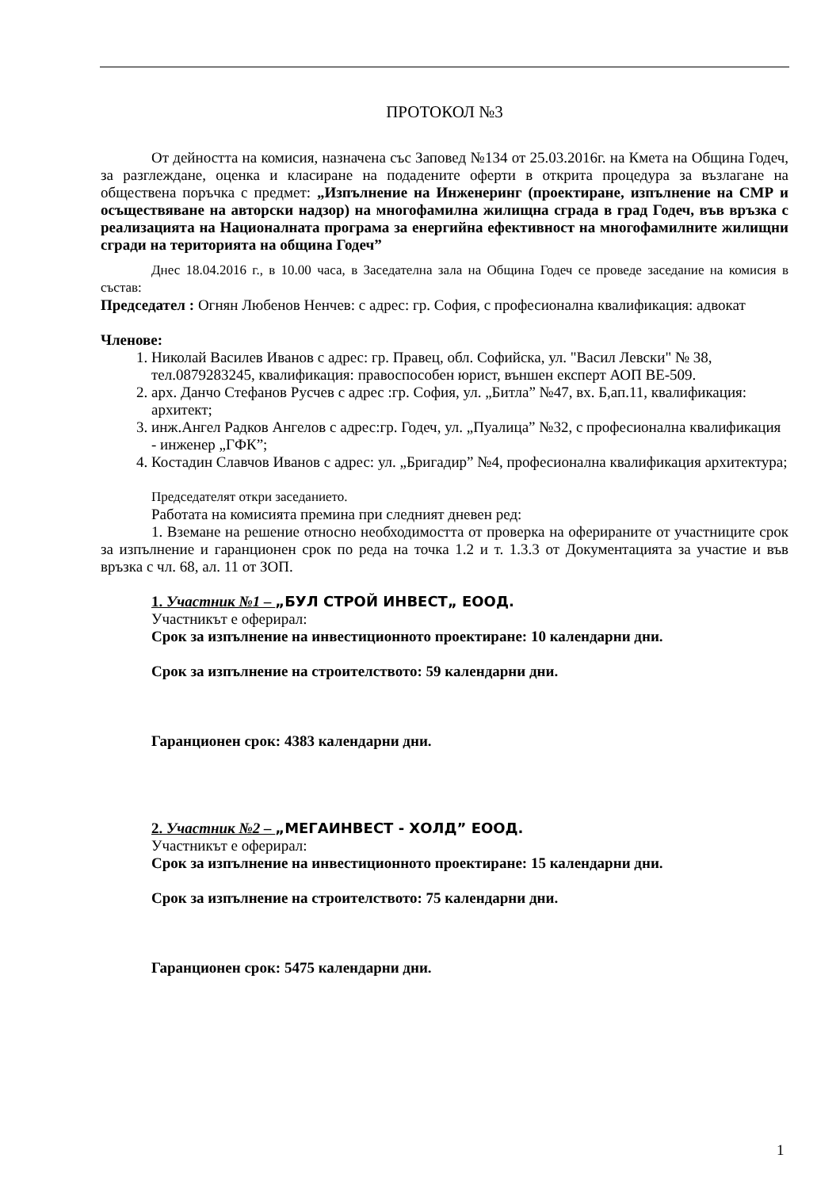ПРОТОКОЛ №3
От дейността на комисия, назначена със Заповед №134 от 25.03.2016г. на Кмета на Община Годеч, за разглеждане, оценка и класиране на подадените оферти в открита процедура за възлагане на обществена поръчка с предмет: „Изпълнение на Инженеринг (проектиране, изпълнение на СМР и осъществяване на авторски надзор) на многофамилна жилищна сграда в град Годеч, във връзка с реализацията на Националната програма за енергийна ефективност на многофамилните жилищни сгради на територията на община Годеч”
Днес 18.04.2016 г., в 10.00 часа, в Заседателна зала на Община Годеч се проведе заседание на комисия в състав:
Председател : Огнян Любенов Ненчев: с адрес: гр. София, с професионална квалификация: адвокат
Членове:
1. Николай Василев Иванов с адрес: гр. Правец, обл. Софийска, ул. "Васил Левски" № 38, тел.0879283245, квалификация: правоспособен юрист, външен експерт АОП BE-509.
2. арх. Данчо Стефанов Русчев с адрес :гр. София, ул. „Битла” №47, вх. Б,ап.11, квалификация: архитект;
3. инж.Ангел Радков Ангелов с адрес:гр. Годеч, ул. „Пуалица” №32, с професионална квалификация - инженер „ГФК”;
4. Костадин Славчов Иванов с адрес: ул. „Бригадир” №4, професионална квалификация архитектура;
Председателят откри заседанието.
Работата на комисията премина при следният дневен ред:
1. Вземане на решение относно необходимостта от проверка на оферираните от участниците срок за изпълнение и гаранционен срок по реда на точка 1.2 и т. 1.3.3 от Документацията за участие и във връзка с чл. 68, ал. 11 от ЗОП.
1. Участник №1 – „БУЛ СТРОЙ ИНВЕСТ„ ЕООД.
Участникът е оферирал:
Срок за изпълнение на инвестиционното проектиране: 10 календарни дни.
Срок за изпълнение на строителството: 59 календарни дни.
Гаранционен срок: 4383 календарни дни.
2. Участник №2 – „МЕГАИНВЕСТ - ХОЛД” ЕООД.
Участникът е оферирал:
Срок за изпълнение на инвестиционното проектиране: 15 календарни дни.
Срок за изпълнение на строителството: 75 календарни дни.
Гаранционен срок: 5475 календарни дни.
1